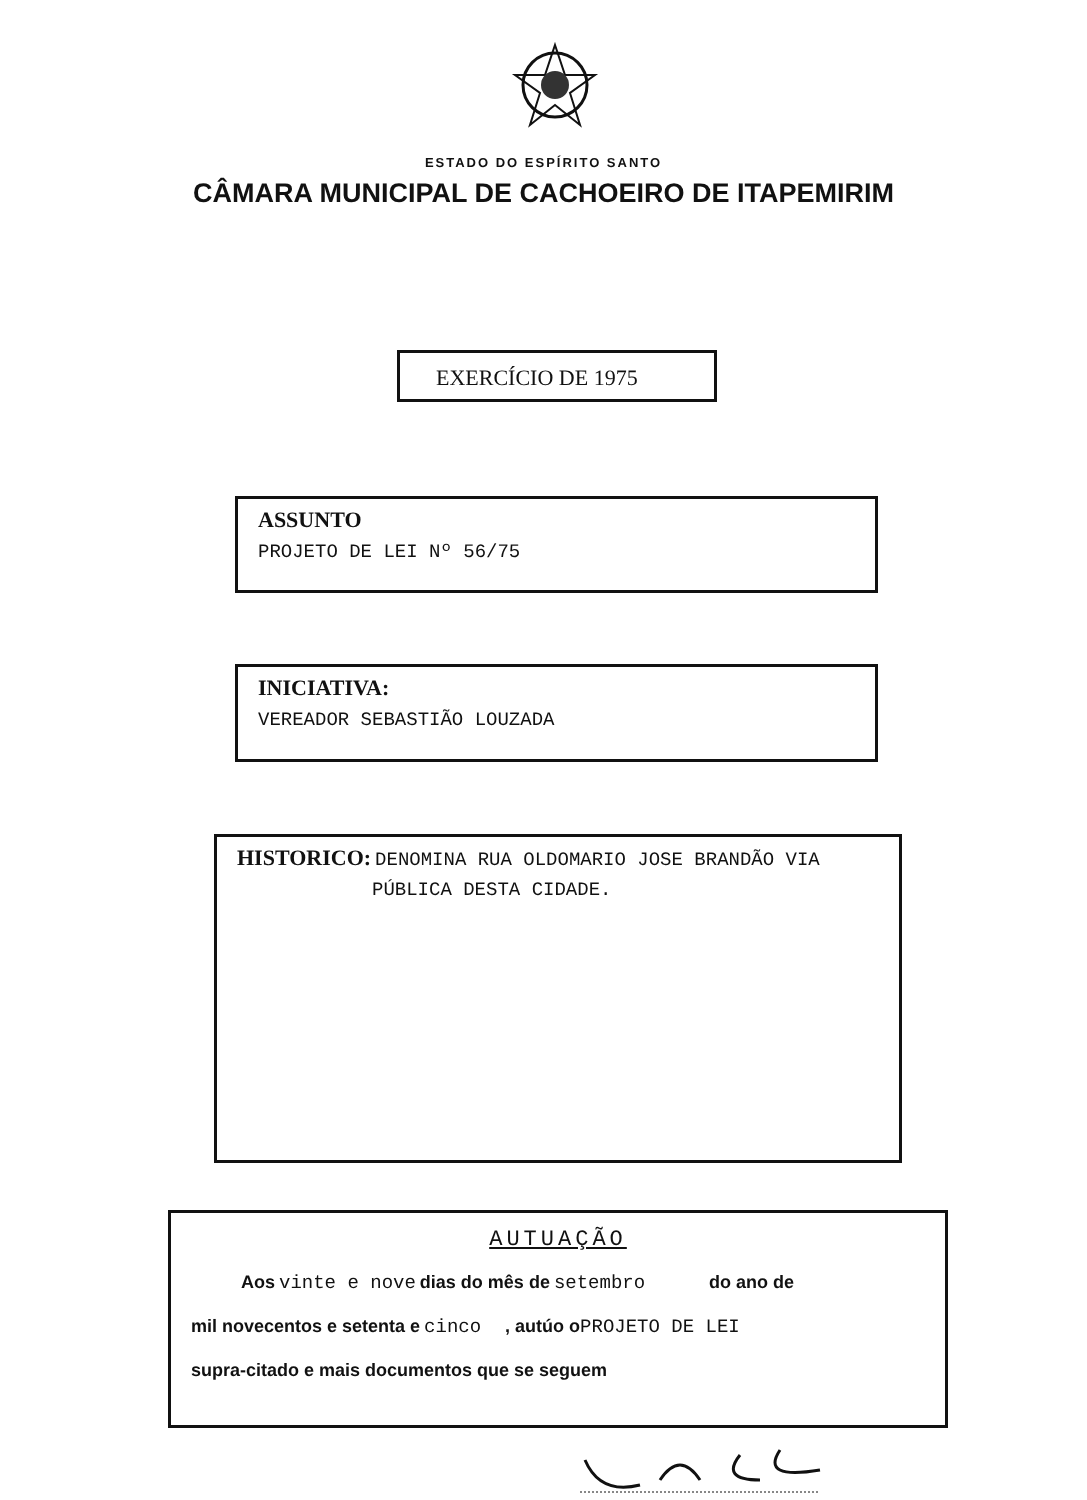ESTADO DO ESPÍRITO SANTO
CÂMARA MUNICIPAL DE CACHOEIRO DE ITAPEMIRIM
EXERCÍCIO DE 1975
ASSUNTO
PROJETO DE LEI Nº 56/75
INICIATIVA:
VEREADOR SEBASTIÃO LOUZADA
HISTORICO: DENOMINA RUA OLDOMARIO JOSE BRANDÃO VIA
PÚBLICA DESTA CIDADE.
AUTUAÇÃO
Aos vinte e nove dias do mês de setembro do ano de
mil novecentos e setenta e cinco , autúo o PROJETO DE LEI
supra-citado e mais documentos que se seguem